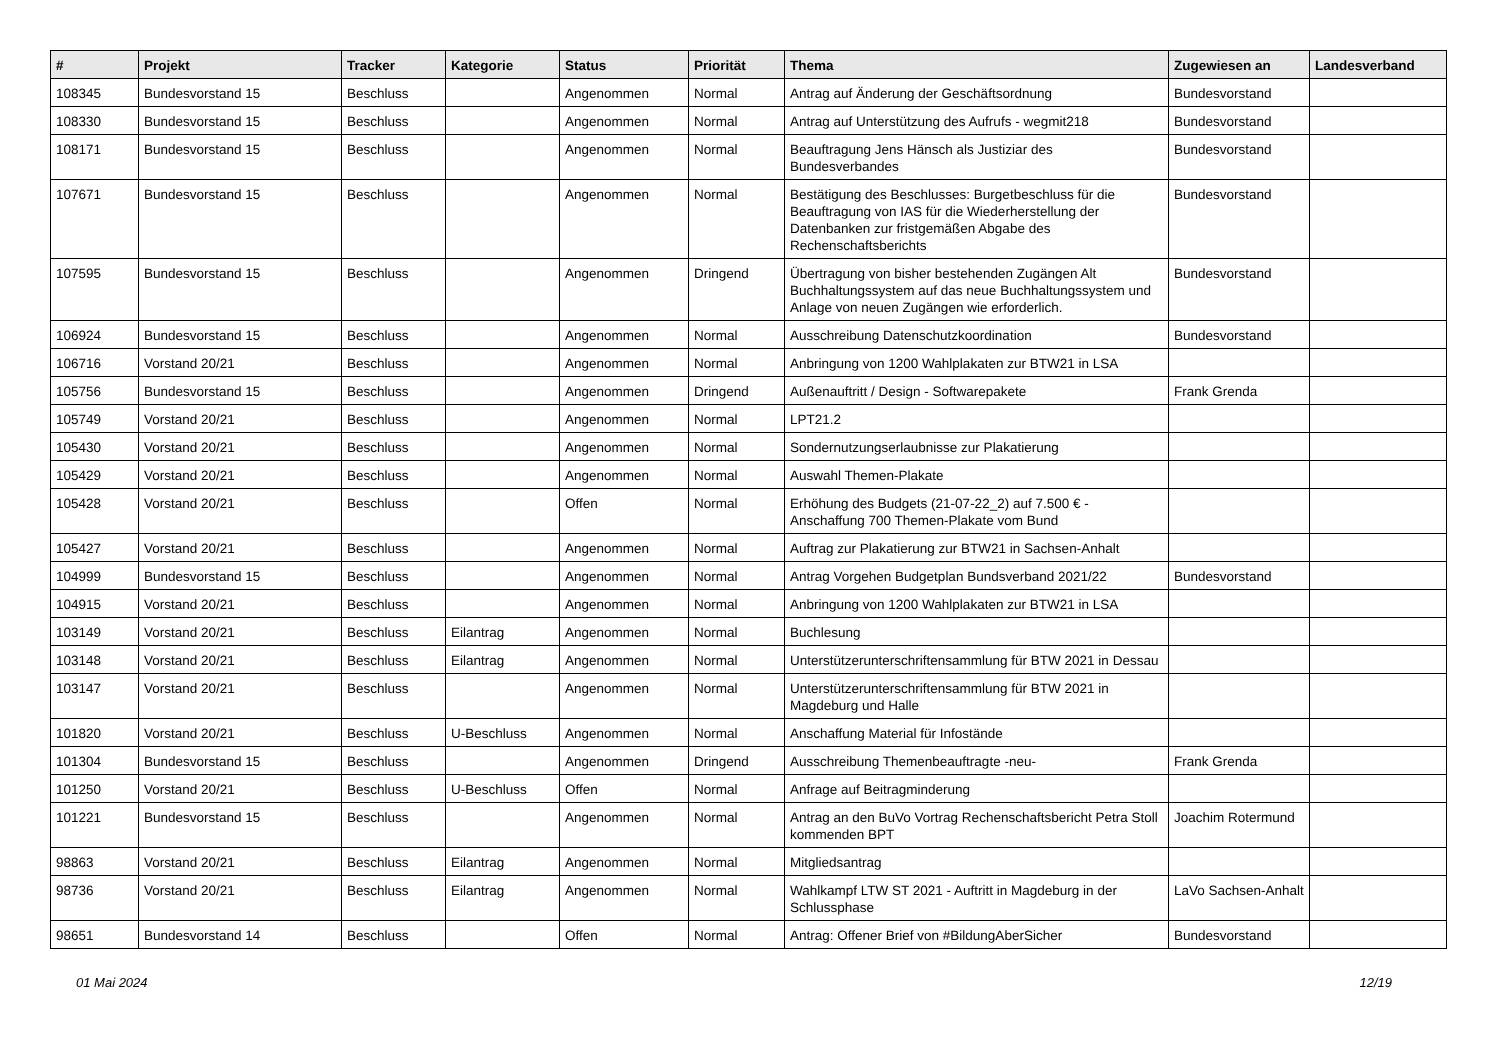| # | Projekt | Tracker | Kategorie | Status | Priorität | Thema | Zugewiesen an | Landesverband |
| --- | --- | --- | --- | --- | --- | --- | --- | --- |
| 108345 | Bundesvorstand 15 | Beschluss | | Angenommen | Normal | Antrag auf Änderung der Geschäftsordnung | Bundesvorstand | |
| 108330 | Bundesvorstand 15 | Beschluss | | Angenommen | Normal | Antrag auf Unterstützung des Aufrufs - wegmit218 | Bundesvorstand | |
| 108171 | Bundesvorstand 15 | Beschluss | | Angenommen | Normal | Beauftragung Jens Hänsch als Justiziar des Bundesverbandes | Bundesvorstand | |
| 107671 | Bundesvorstand 15 | Beschluss | | Angenommen | Normal | Bestätigung des Beschlusses: Burgetbeschluss für die Beauftragung von IAS für die Wiederherstellung der Datenbanken zur fristgemäßen Abgabe des Rechenschaftsberichts | Bundesvorstand | |
| 107595 | Bundesvorstand 15 | Beschluss | | Angenommen | Dringend | Übertragung von bisher bestehenden Zugängen Alt Buchhaltungssystem auf das neue Buchhaltungssystem und Anlage von neuen Zugängen wie erforderlich. | Bundesvorstand | |
| 106924 | Bundesvorstand 15 | Beschluss | | Angenommen | Normal | Ausschreibung Datenschutzkoordination | Bundesvorstand | |
| 106716 | Vorstand 20/21 | Beschluss | | Angenommen | Normal | Anbringung von 1200 Wahlplakaten zur BTW21 in LSA | | |
| 105756 | Bundesvorstand 15 | Beschluss | | Angenommen | Dringend | Außenauftritt / Design - Softwarepakete | Frank Grenda | |
| 105749 | Vorstand 20/21 | Beschluss | | Angenommen | Normal | LPT21.2 | | |
| 105430 | Vorstand 20/21 | Beschluss | | Angenommen | Normal | Sondernutzungserlaubnisse zur Plakatierung | | |
| 105429 | Vorstand 20/21 | Beschluss | | Angenommen | Normal | Auswahl Themen-Plakate | | |
| 105428 | Vorstand 20/21 | Beschluss | | Offen | Normal | Erhöhung des Budgets (21-07-22_2) auf 7.500 € - Anschaffung 700 Themen-Plakate vom Bund | | |
| 105427 | Vorstand 20/21 | Beschluss | | Angenommen | Normal | Auftrag zur Plakatierung zur BTW21 in Sachsen-Anhalt | | |
| 104999 | Bundesvorstand 15 | Beschluss | | Angenommen | Normal | Antrag Vorgehen Budgetplan Bundsverband 2021/22 | Bundesvorstand | |
| 104915 | Vorstand 20/21 | Beschluss | | Angenommen | Normal | Anbringung von 1200 Wahlplakaten zur BTW21 in LSA | | |
| 103149 | Vorstand 20/21 | Beschluss | Eilantrag | Angenommen | Normal | Buchlesung | | |
| 103148 | Vorstand 20/21 | Beschluss | Eilantrag | Angenommen | Normal | Unterstützerunterschriftensammlung für BTW 2021 in Dessau | | |
| 103147 | Vorstand 20/21 | Beschluss | | Angenommen | Normal | Unterstützerunterschriftensammlung für BTW 2021 in Magdeburg und Halle | | |
| 101820 | Vorstand 20/21 | Beschluss | U-Beschluss | Angenommen | Normal | Anschaffung Material für Infostände | | |
| 101304 | Bundesvorstand 15 | Beschluss | | Angenommen | Dringend | Ausschreibung Themenbeauftragte -neu- | Frank Grenda | |
| 101250 | Vorstand 20/21 | Beschluss | U-Beschluss | Offen | Normal | Anfrage auf Beitragminderung | | |
| 101221 | Bundesvorstand 15 | Beschluss | | Angenommen | Normal | Antrag an den BuVo Vortrag Rechenschaftsbericht Petra Stoll kommenden BPT | Joachim Rotermund | |
| 98863 | Vorstand 20/21 | Beschluss | Eilantrag | Angenommen | Normal | Mitgliedsantrag | | |
| 98736 | Vorstand 20/21 | Beschluss | Eilantrag | Angenommen | Normal | Wahlkampf LTW ST 2021 - Auftritt in Magdeburg in der Schlussphase | LaVo Sachsen-Anhalt | |
| 98651 | Bundesvorstand 14 | Beschluss | | Offen | Normal | Antrag: Offener Brief von #BildungAberSicher | Bundesvorstand | |
01 Mai 2024 12/19